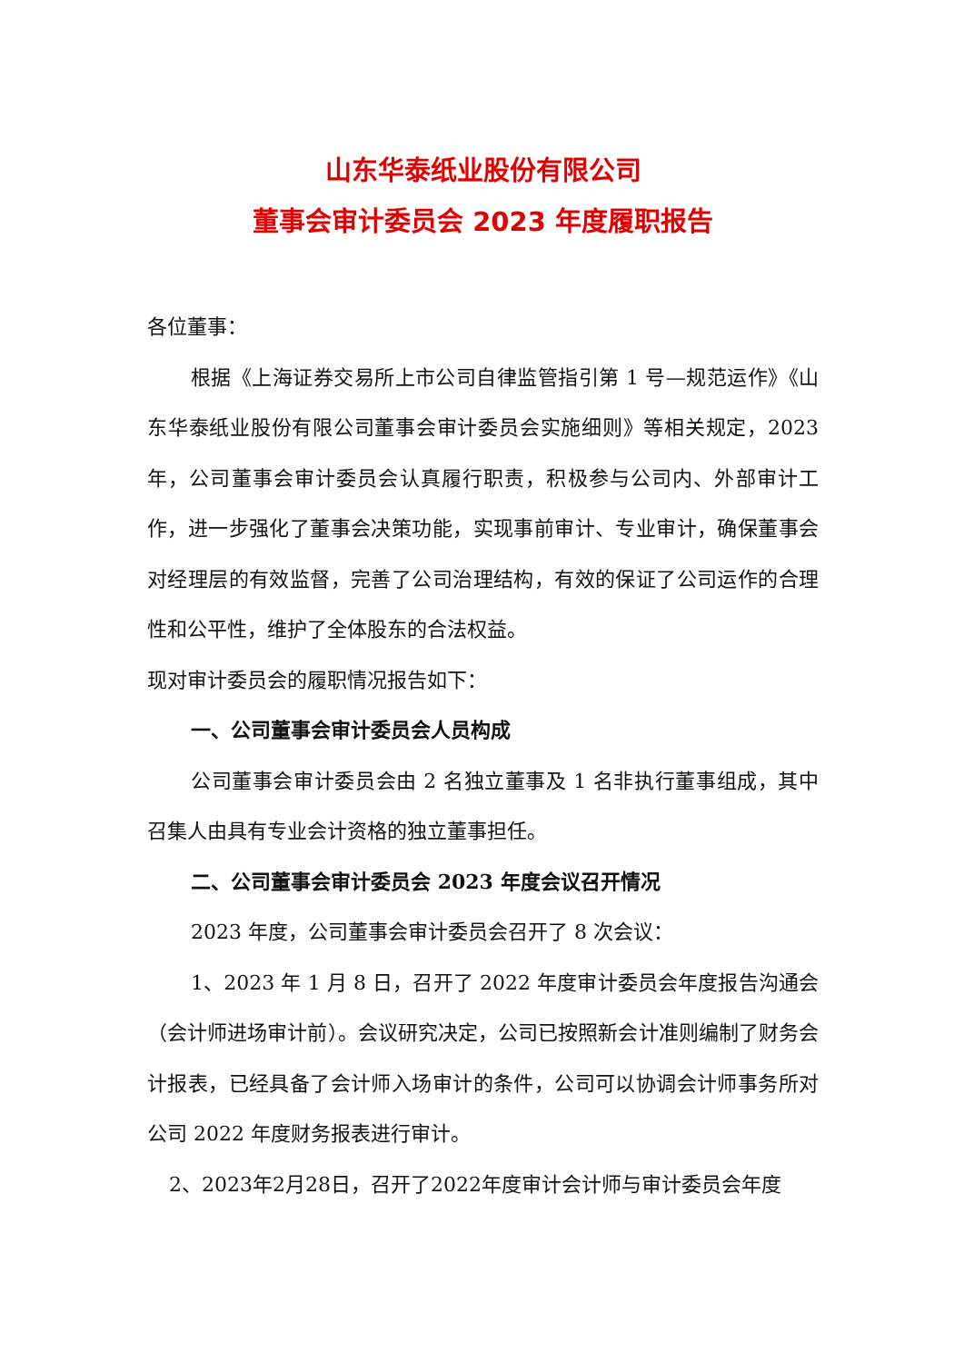山东华泰纸业股份有限公司
董事会审计委员会 2023 年度履职报告
各位董事：
根据《上海证券交易所上市公司自律监管指引第 1 号—规范运作》《山东华泰纸业股份有限公司董事会审计委员会实施细则》等相关规定，2023 年，公司董事会审计委员会认真履行职责，积极参与公司内、外部审计工作，进一步强化了董事会决策功能，实现事前审计、专业审计，确保董事会对经理层的有效监督，完善了公司治理结构，有效的保证了公司运作的合理性和公平性，维护了全体股东的合法权益。
现对审计委员会的履职情况报告如下：
一、公司董事会审计委员会人员构成
公司董事会审计委员会由 2 名独立董事及 1 名非执行董事组成，其中召集人由具有专业会计资格的独立董事担任。
二、公司董事会审计委员会 2023 年度会议召开情况
2023 年度，公司董事会审计委员会召开了 8 次会议：
1、2023 年 1 月 8 日，召开了 2022 年度审计委员会年度报告沟通会（会计师进场审计前）。会议研究决定，公司已按照新会计准则编制了财务会计报表，已经具备了会计师入场审计的条件，公司可以协调会计师事务所对公司 2022 年度财务报表进行审计。
2、2023年2月28日，召开了2022年度审计会计师与审计委员会年度